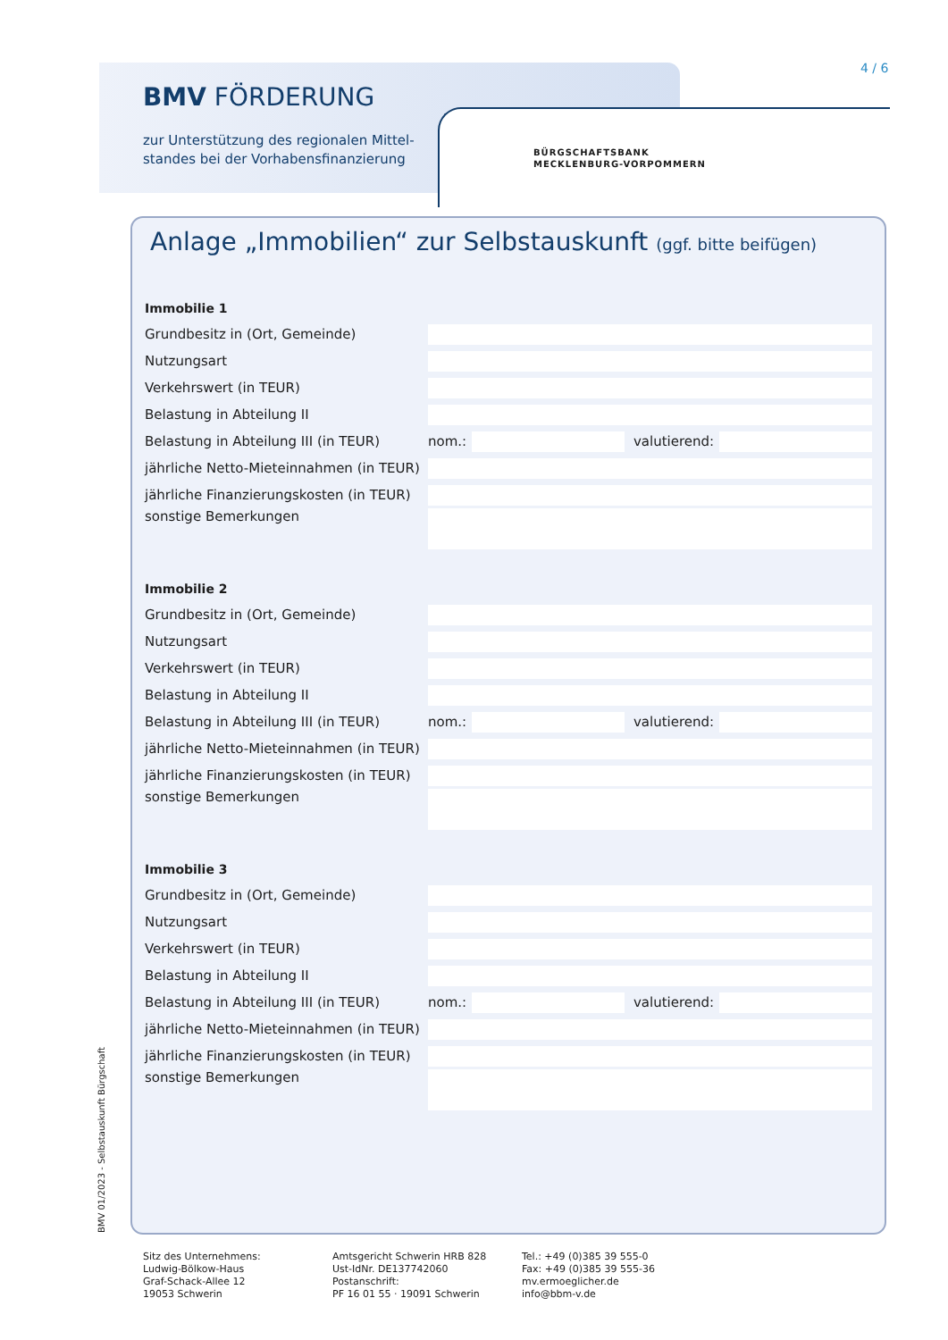BMV FÖRDERUNG
zur Unterstützung des regionalen Mittel-
standes bei der Vorhabensfinanzierung
4 / 6
BÜRGSCHAFTSBANK
MECKLENBURG-VORPOMMERN
Anlage „Immobilien“ zur Selbstauskunft (ggf. bitte beifügen)
Immobilie 1
Grundbesitz in (Ort, Gemeinde)
Nutzungsart
Verkehrswert (in TEUR)
Belastung in Abteilung II
Belastung in Abteilung III (in TEUR) nom.: valutierend:
jährliche Netto-Mieteinnahmen (in TEUR)
jährliche Finanzierungskosten (in TEUR)
sonstige Bemerkungen
Immobilie 2
Grundbesitz in (Ort, Gemeinde)
Nutzungsart
Verkehrswert (in TEUR)
Belastung in Abteilung II
Belastung in Abteilung III (in TEUR) nom.: valutierend:
jährliche Netto-Mieteinnahmen (in TEUR)
jährliche Finanzierungskosten (in TEUR)
sonstige Bemerkungen
Immobilie 3
Grundbesitz in (Ort, Gemeinde)
Nutzungsart
Verkehrswert (in TEUR)
Belastung in Abteilung II
Belastung in Abteilung III (in TEUR) nom.: valutierend:
jährliche Netto-Mieteinnahmen (in TEUR)
jährliche Finanzierungskosten (in TEUR)
sonstige Bemerkungen
BMV 01/2023 - Selbstauskunft Bürgschaft
Sitz des Unternehmens:
Ludwig-Bölkow-Haus
Graf-Schack-Allee 12
19053 Schwerin
Amtsgericht Schwerin HRB 828
Ust-IdNr. DE137742060
Postanschrift:
PF 16 01 55 · 19091 Schwerin
Tel.: +49 (0)385 39 555-0
Fax: +49 (0)385 39 555-36
mv.ermoeglicher.de
info@bbm-v.de